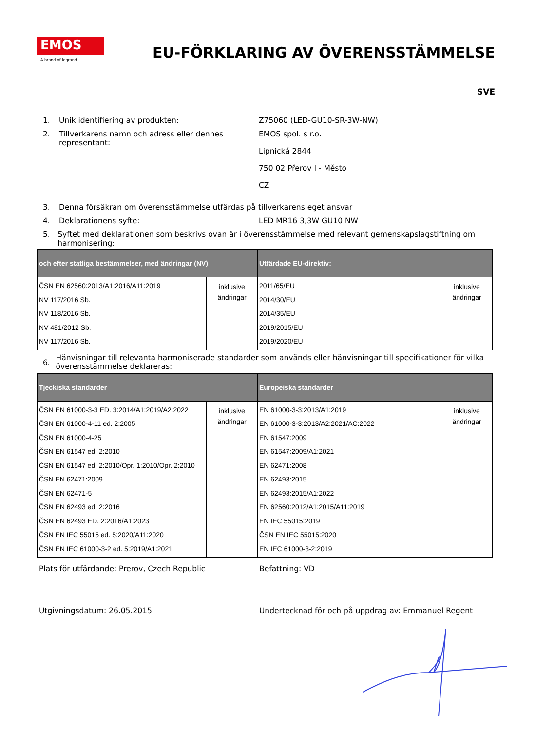EMOS
A brand of legrand
EU-FÖRKLARING AV ÖVERENSSTÄMMELSE
SVE
1. Unik identifiering av produkten: Z75060 (LED-GU10-SR-3W-NW)
2. Tillverkarens namn och adress eller dennes representant:
EMOS spol. s r.o.
Lipnická 2844
750 02 Přerov I - Město
CZ
3. Denna försäkran om överensstämmelse utfärdas på tillverkarens eget ansvar
4. Deklarationens syfte: LED MR16 3,3W GU10 NW
5. Syftet med deklarationen som beskrivs ovan är i överensstämmelse med relevant gemenskapslagstiftning om harmonisering:
| och efter statliga bestämmelser, med ändringar (NV) | | Utfärdade EU-direktiv: | |
| --- | --- | --- | --- |
| ČSN EN 62560:2013/A1:2016/A11:2019 NV 117/2016 Sb. NV 118/2016 Sb. NV 481/2012 Sb. NV 117/2016 Sb. | inklusive ändringar | 2011/65/EU 2014/30/EU 2014/35/EU 2019/2015/EU 2019/2020/EU | inklusive ändringar |
6.
Hänvisningar till relevanta harmoniserade standarder som används eller hänvisningar till specifikationer för vilka överensstämmelse deklareras:
| Tjeckiska standarder | | Europeiska standarder | |
| --- | --- | --- | --- |
| ČSN EN 61000-3-3 ED. 3:2014/A1:2019/A2:2022 ČSN EN 61000-4-11 ed. 2:2005 ČSN EN 61000-4-25 ČSN EN 61547 ed. 2:2010 ČSN EN 61547 ed. 2:2010/Opr. 1:2010/Opr. 2:2010 ČSN EN 62471:2009 ČSN EN 62471-5 ČSN EN 62493 ed. 2:2016 ČSN EN 62493 ED. 2:2016/A1:2023 ČSN EN IEC 55015 ed. 5:2020/A11:2020 ČSN EN IEC 61000-3-2 ed. 5:2019/A1:2021 | inklusive ändringar | EN 61000-3-3:2013/A1:2019 EN 61000-3-3:2013/A2:2021/AC:2022 EN 61547:2009 EN 61547:2009/A1:2021 EN 62471:2008 EN 62493:2015 EN 62493:2015/A1:2022 EN 62560:2012/A1:2015/A11:2019 EN IEC 55015:2019 ČSN EN IEC 55015:2020 EN IEC 61000-3-2:2019 | inklusive ändringar |
Plats för utfärdande: Prerov, Czech Republic Befattning: VD
Utgivningsdatum: 26.05.2015 Undertecknad för och på uppdrag av: Emmanuel Regent